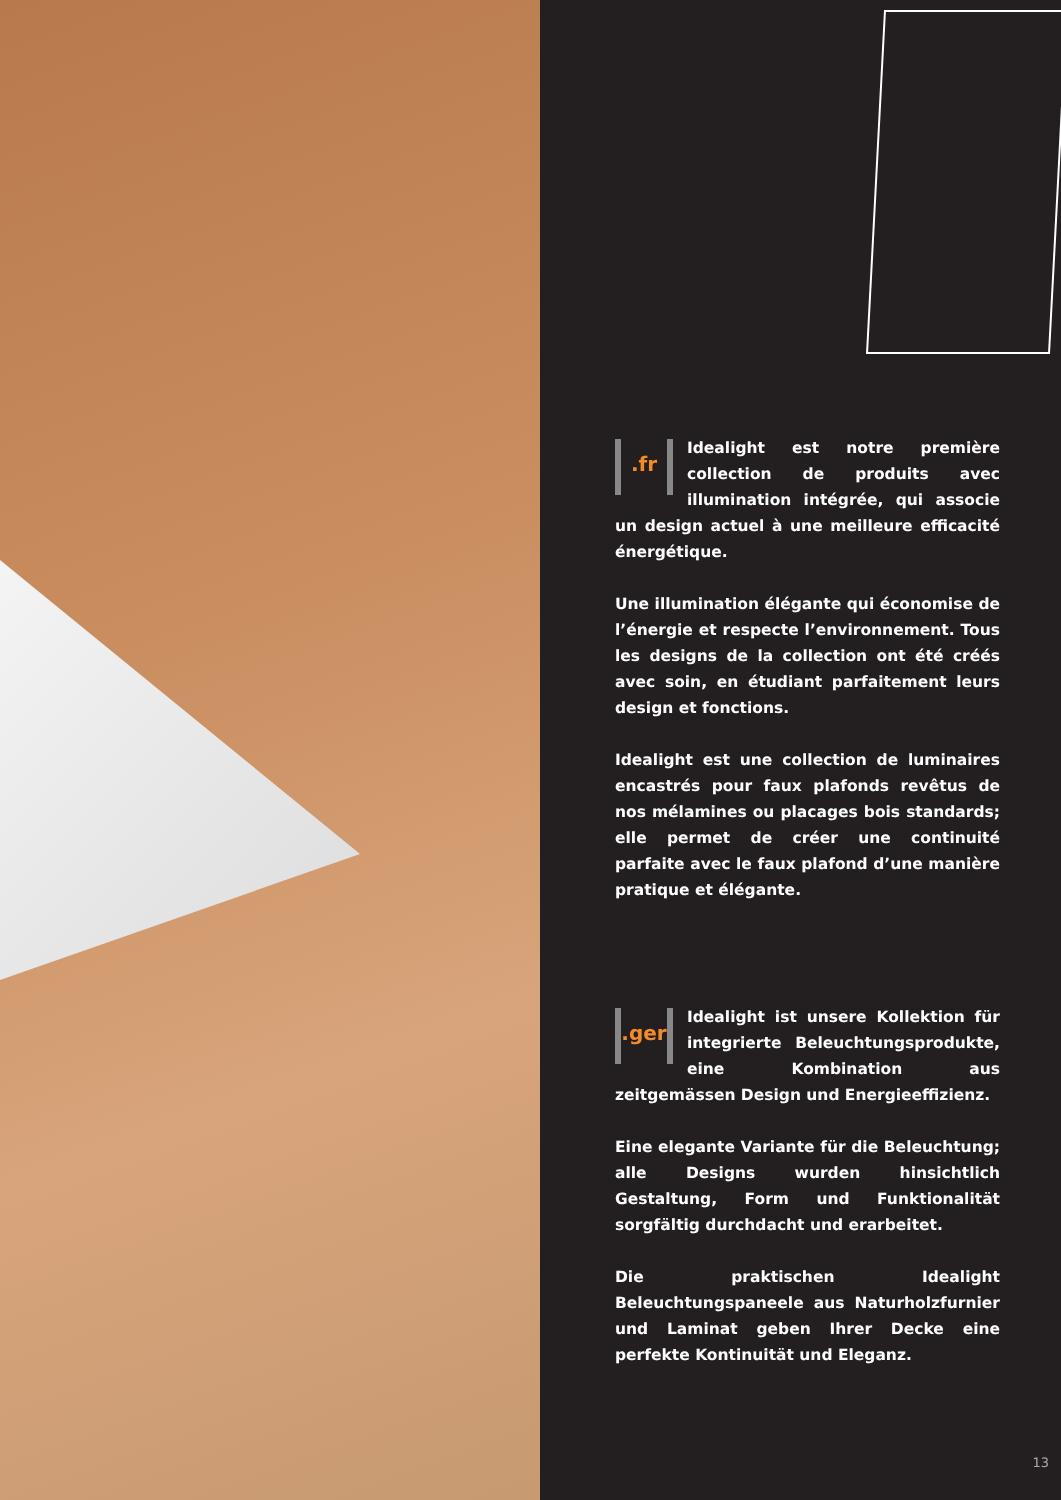.fr Idealight est notre première collection de produits avec illumination intégrée, qui associe un design actuel à une meilleure efficacité énergétique.
Une illumination élégante qui économise de l’énergie et respecte l’environnement. Tous les designs de la collection ont été créés avec soin, en étudiant parfaitement leurs design et fonctions.
Idealight est une collection de luminaires encastrés pour faux plafonds revêtus de nos mélamines ou placages bois standards; elle permet de créer une continuité parfaite avec le faux plafond d’une manière pratique et élégante.
.ger Idealight ist unsere Kollektion für integrierte Beleuchtungsprodukte, eine Kombination aus zeitgemässen Design und Energieeffizienz.
Eine elegante Variante für die Beleuchtung; alle Designs wurden hinsichtlich Gestaltung, Form und Funktionalität sorgfältig durchdacht und erarbeitet.
Die praktischen Idealight Beleuchtungspaneele aus Naturholzfurnier und Laminat geben Ihrer Decke eine perfekte Kontinuität und Eleganz.
13